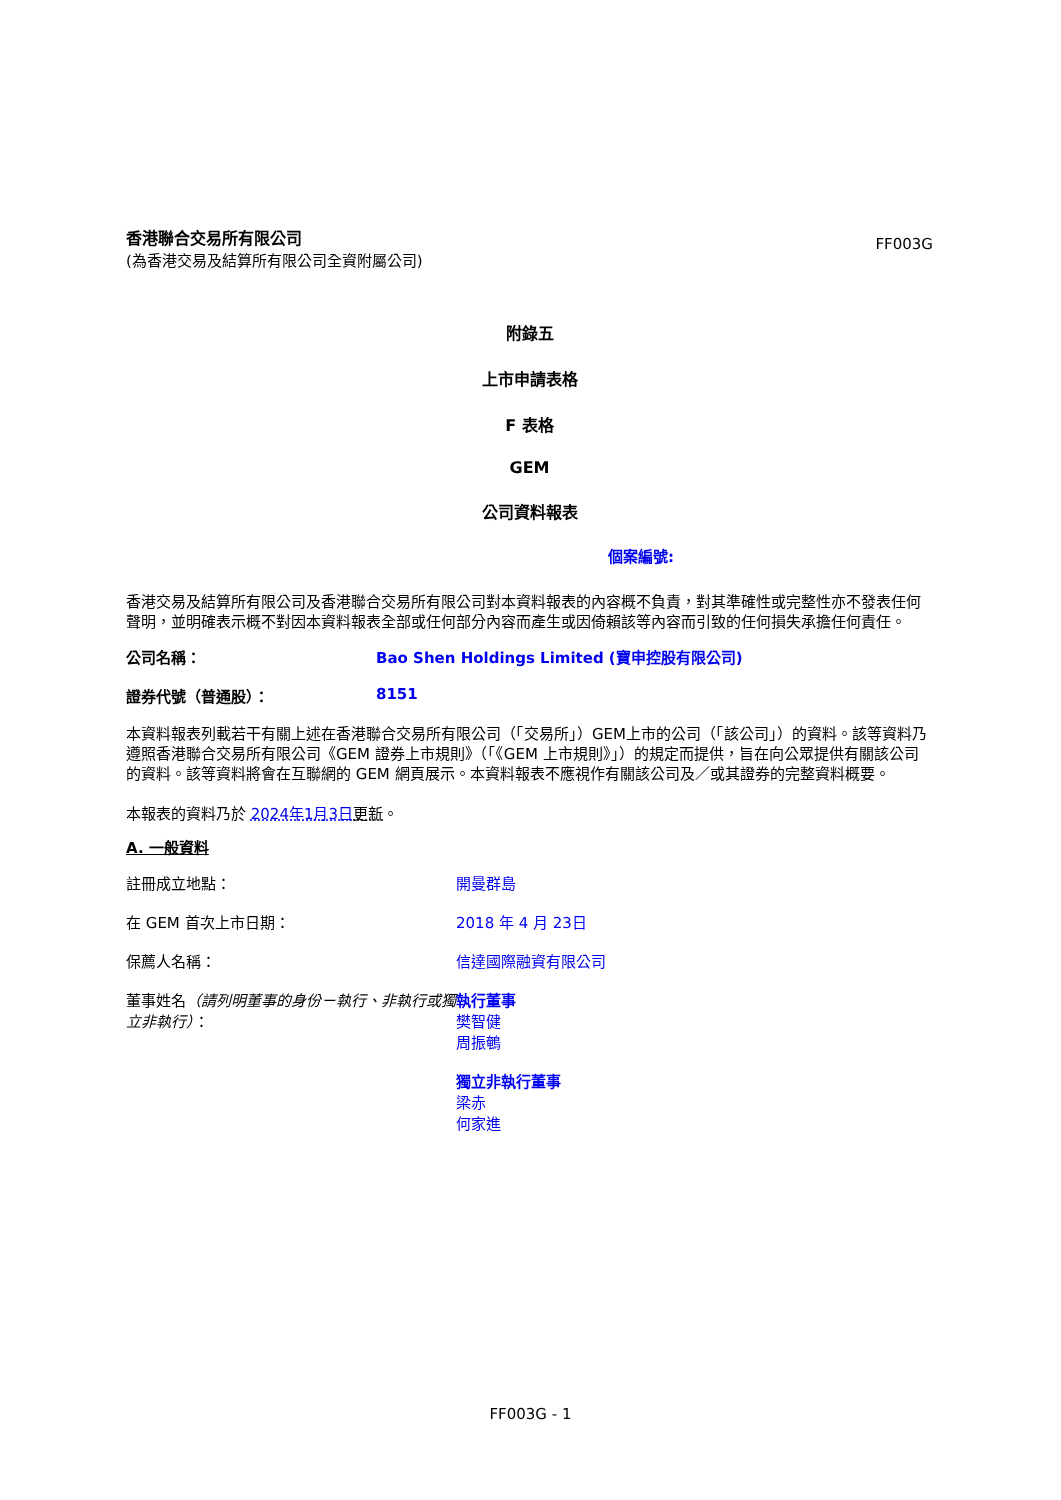香港聯合交易所有限公司
(為香港交易及結算所有限公司全資附屬公司)
FF003G
附錄五
上市申請表格
F 表格
GEM
公司資料報表
個案編號:
香港交易及結算所有限公司及香港聯合交易所有限公司對本資料報表的內容概不負責，對其準確性或完整性亦不發表任何聲明，並明確表示概不對因本資料報表全部或任何部分內容而產生或因倚賴該等內容而引致的任何損失承擔任何責任。
公司名稱： Bao Shen Holdings Limited (寶申控股有限公司)
證券代號（普通股）： 8151
本資料報表列載若干有關上述在香港聯合交易所有限公司（「交易所」）GEM上市的公司（「該公司」）的資料。該等資料乃遵照香港聯合交易所有限公司《GEM 證券上市規則》（「《GEM 上市規則》」）的規定而提供，旨在向公眾提供有關該公司的資料。該等資料將會在互聯網的 GEM 網頁展示。本資料報表不應視作有關該公司及／或其證券的完整資料概要。
本報表的資料乃於 2024年1月3日 更新。
A. 一般資料
註冊成立地點： 開曼群島
在 GEM 首次上市日期： 2018 年 4 月 23日
保薦人名稱： 信達國際融資有限公司
董事姓名（請列明董事的身份－執行、非執行或獨立非執行）：
執行董事
樊智健
周振鵪
獨立非執行董事
梁赤
何家進
FF003G - 1